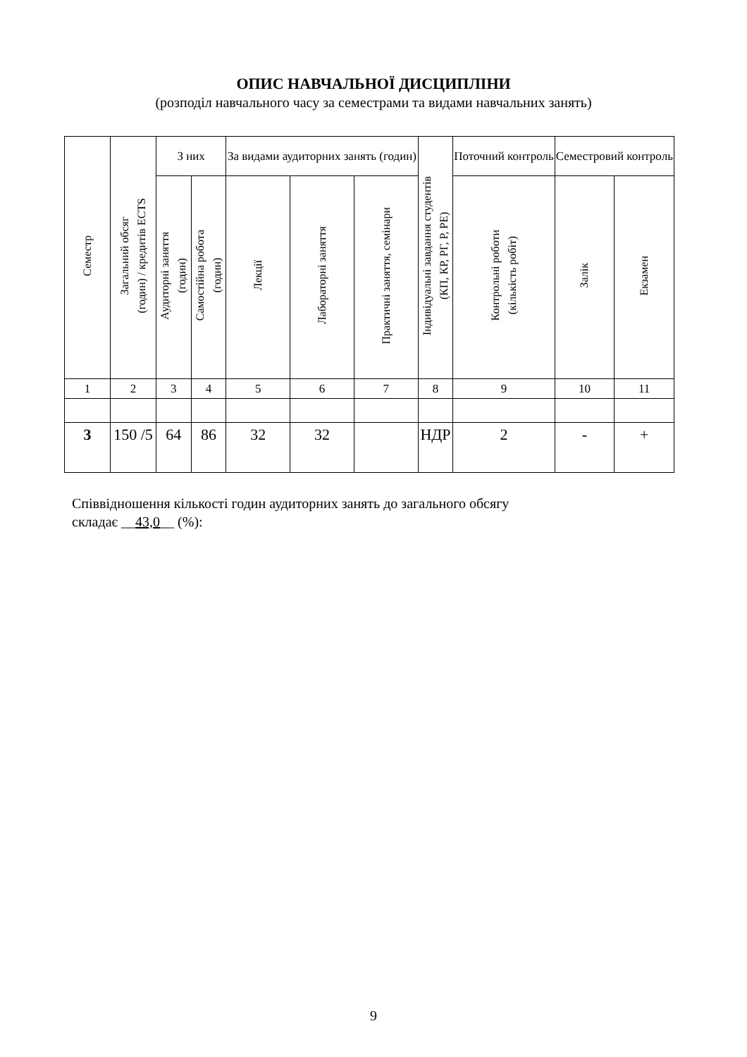ОПИС НАВЧАЛЬНОЇ ДИСЦИПЛІНИ
(розподіл навчального часу за семестрами та видами навчальних занять)
| Семестр | Загальний обсяг (годин) / кредитів ECTS | З них | | За видами аудиторних занять (годин) | | | Індивідуальні завдання студентів (КП, КР, РГ, Р, РЕ) | Поточний контроль | Семестровий контроль | |
| --- | --- | --- | --- | --- | --- | --- | --- | --- | --- | --- |
| | | Аудиторні заняття (годин) | Самостійна робота (годин) | Лекції | Лабораторні заняття | Практичні заняття, семінари | | Контрольні роботи (кількість робіт) | Залік | Екзамен |
| 1 | 2 | 3 | 4 | 5 | 6 | 7 | 8 | 9 | 10 | 11 |
| 3 | 150 /5 | 64 | 86 | 32 | 32 | | НДР | 2 | - | + |
Співвідношення кількості годин аудиторних занять до загального обсягу
складає __43,0__ (%):
9